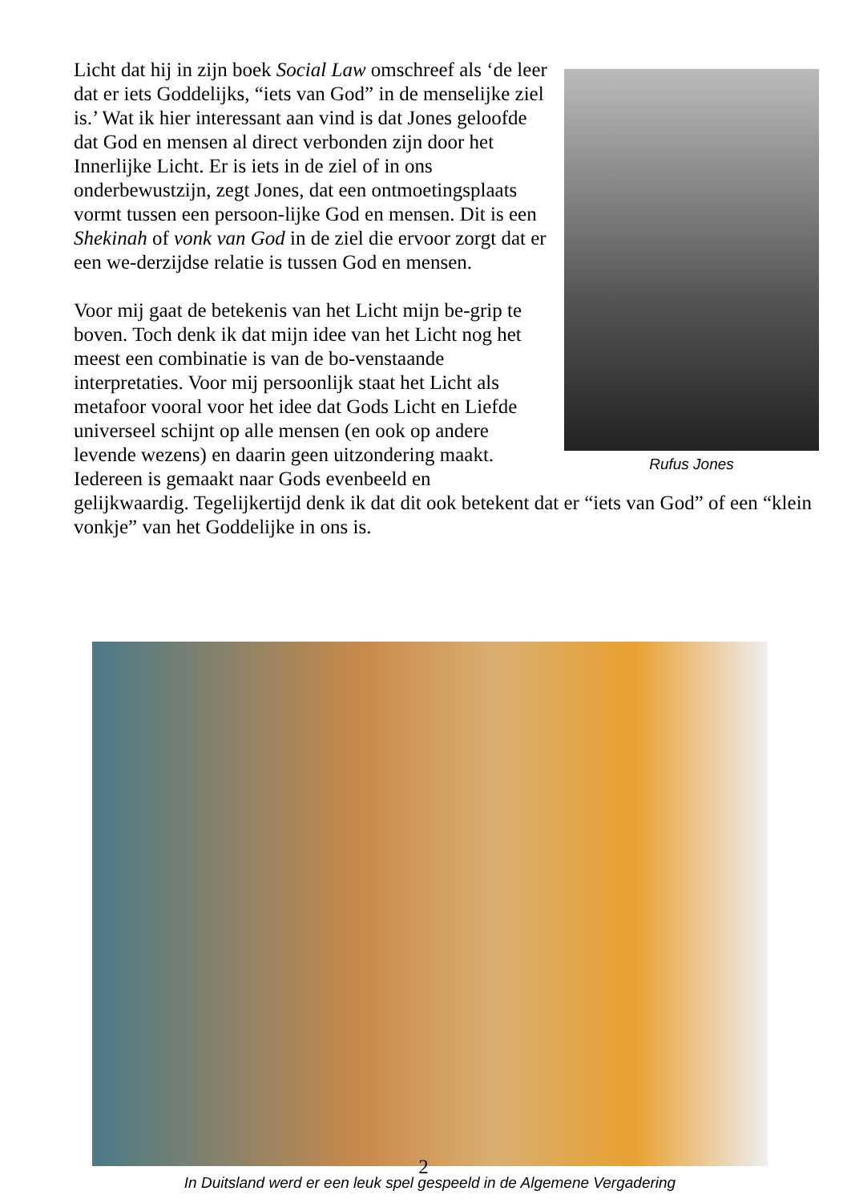Rufus Jones
Licht dat hij in zijn boek Social Law omschreef als ‘de leer dat er iets Goddelijks, “iets van God” in de menselijke ziel is.’ Wat ik hier interessant aan vind is dat Jones geloofde dat God en mensen al direct verbonden zijn door het Innerlijke Licht. Er is iets in de ziel of in ons onderbewustzijn, zegt Jones, dat een ontmoetingsplaats vormt tussen een persoon-lijke God en mensen. Dit is een Shekinah of vonk van God in de ziel die ervoor zorgt dat er een we-derzijdse relatie is tussen God en mensen.
Voor mij gaat de betekenis van het Licht mijn be-grip te boven. Toch denk ik dat mijn idee van het Licht nog het meest een combinatie is van de bo-venstaande interpretaties. Voor mij persoonlijk staat het Licht als metafoor vooral voor het idee dat Gods Licht en Liefde universeel schijnt op alle mensen (en ook op andere levende wezens) en daarin geen uitzondering maakt. Iedereen is gemaakt naar Gods evenbeeld en gelijkwaardig. Tegelijkertijd denk ik dat dit ook betekent dat er “iets van God” of een “klein vonkje” van het Goddelijke in ons is.
In Duitsland werd er een leuk spel gespeeld in de Algemene Vergadering
2